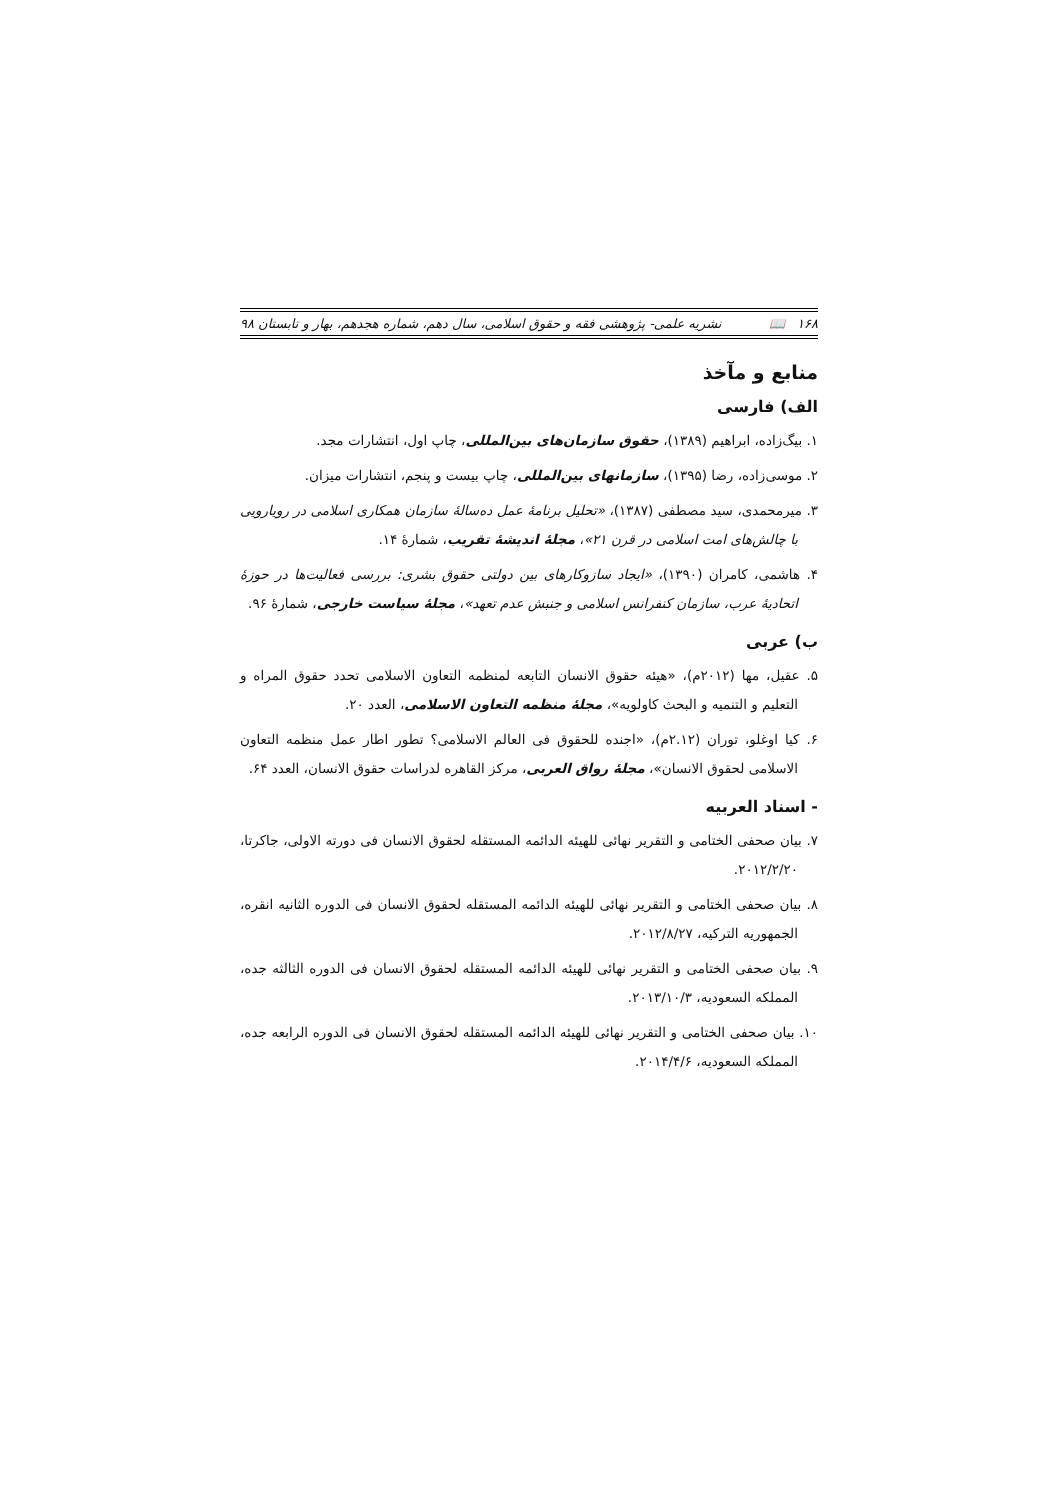۱۶۸ 📖 نشریه علمی- پژوهشی فقه و حقوق اسلامی، سال دهم، شماره هجدهم، بهار و تابستان ۹۸
منابع و مآخذ
الف) فارسی
۱. بیگ‌زاده، ابراهیم (۱۳۸۹)، حقوق سازمان‌های بین‌المللی، چاپ اول، انتشارات مجد.
۲. موسی‌زاده، رضا (۱۳۹۵)، سازمانهای بین‌المللی، چاپ بیست و پنجم، انتشارات میزان.
۳. میرمحمدی، سید مصطفی (۱۳۸۷)، «تحلیل برنامهٔ عمل ده‌سالهٔ سازمان همکاری اسلامی در رویارویی با چالش‌های امت اسلامی در قرن ۲۱»، مجلهٔ اندیشهٔ تقریب، شمارهٔ ۱۴.
۴. هاشمی، کامران (۱۳۹۰)، «ایجاد سازوکارهای بین دولتی حقوق بشری: بررسی فعالیت‌ها در حوزهٔ اتحادیهٔ عرب، سازمان کنفرانس اسلامی و جنبش عدم تعهد»، مجلهٔ سیاست خارجی، شمارهٔ ۹۶.
ب) عربی
۵. عقیل، مها (۲۰۱۲م)، «هیئه حقوق الانسان التابعه لمنظمه التعاون الاسلامی تحدد حقوق المراه و التعلیم و التنمیه و البحث کاولویه»، مجلهٔ منظمه التعاون الاسلامی، العدد ۲۰.
۶. کیا اوغلو، توران (۲.۱۲م)، «اجنده للحقوق فی العالم الاسلامی؟ تطور اطار عمل منظمه التعاون الاسلامی لحقوق الانسان»، مجلهٔ رواق العربی، مرکز القاهره لدراسات حقوق الانسان، العدد ۶۴.
- اسناد العربیه
۷. بیان صحفی الختامی و التقریر نهائی للهیئه الدائمه المستقله لحقوق الانسان فی دورته الاولی، جاکرتا، ۲۰۱۲/۲/۲۰.
۸. بیان صحفی الختامی و التقریر نهائی للهیئه الدائمه المستقله لحقوق الانسان فی الدوره الثانیه انقره، الجمهوریه الترکیه، ۲۰۱۲/۸/۲۷.
۹. بیان صحفی الختامی و التقریر نهائی للهیئه الدائمه المستقله لحقوق الانسان فی الدوره الثالثه جده، المملکه السعودیه، ۲۰۱۳/۱۰/۳.
۱۰. بیان صحفی الختامی و التقریر نهائی للهیئه الدائمه المستقله لحقوق الانسان فی الدوره الرابعه جده، المملکه السعودیه، ۲۰۱۴/۴/۶.